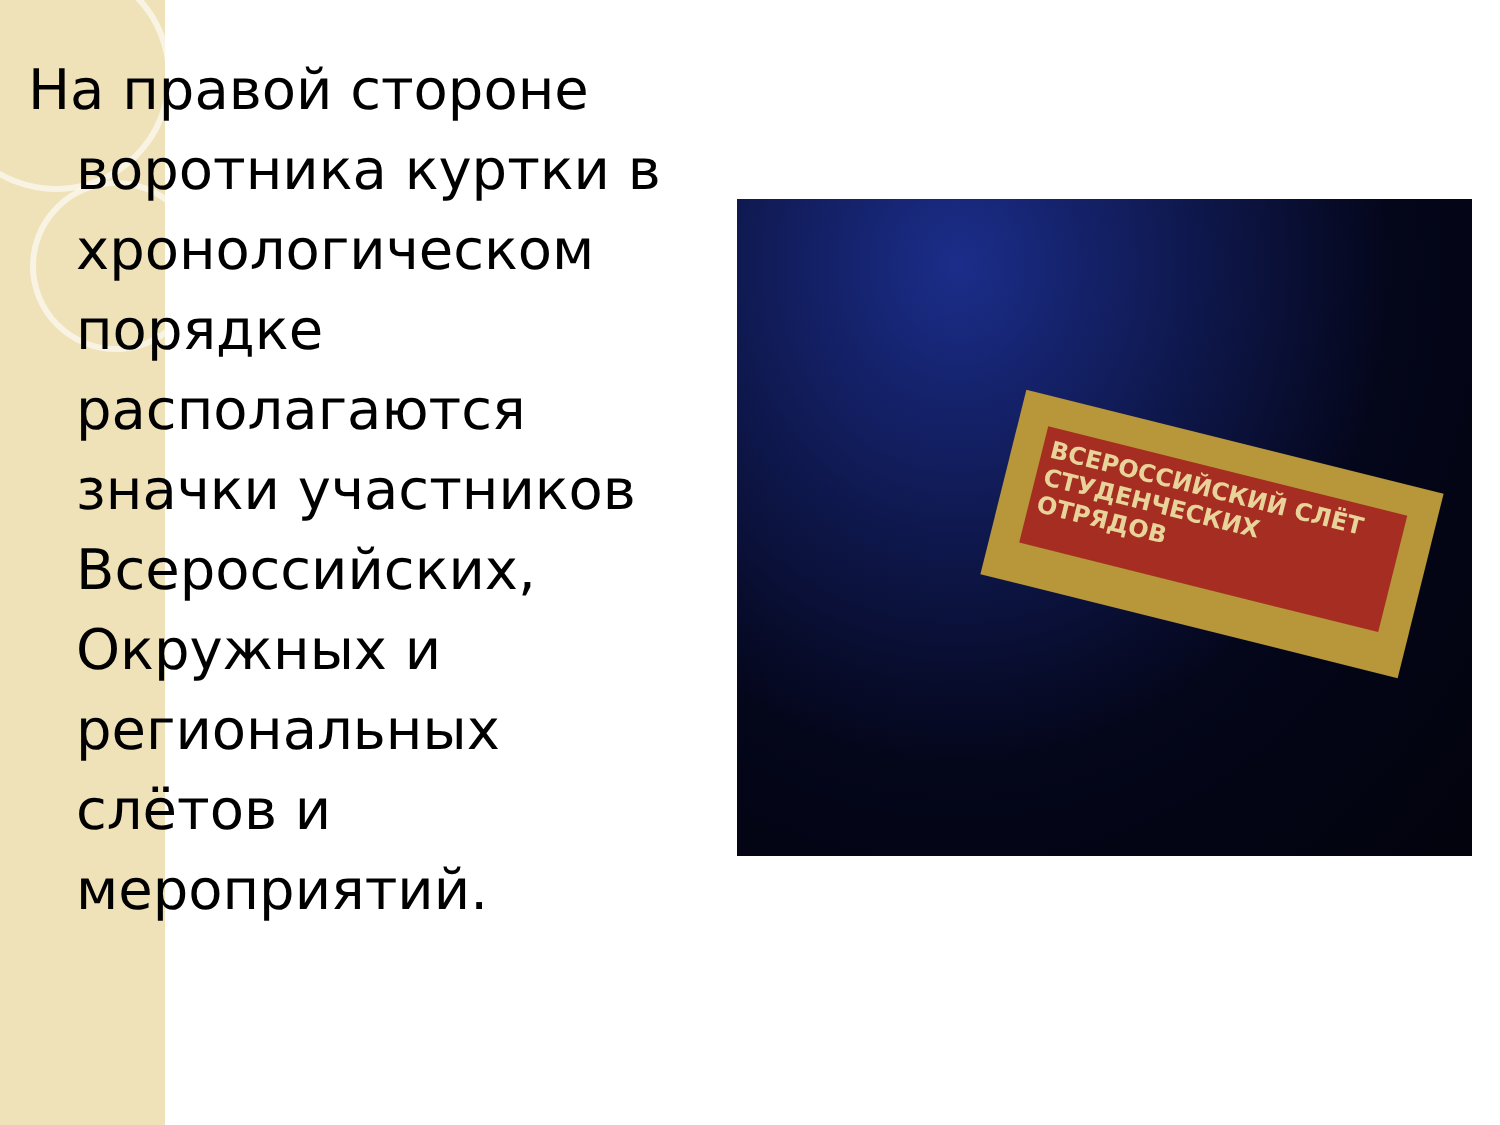На правой стороне воротника куртки в хронологическом порядке располагаются значки участников Всероссийских, Окружных и региональных слётов и мероприятий.
ВСЕРОССИЙСКИЙ СЛЁТ СТУДЕНЧЕСКИХ ОТРЯДОВ